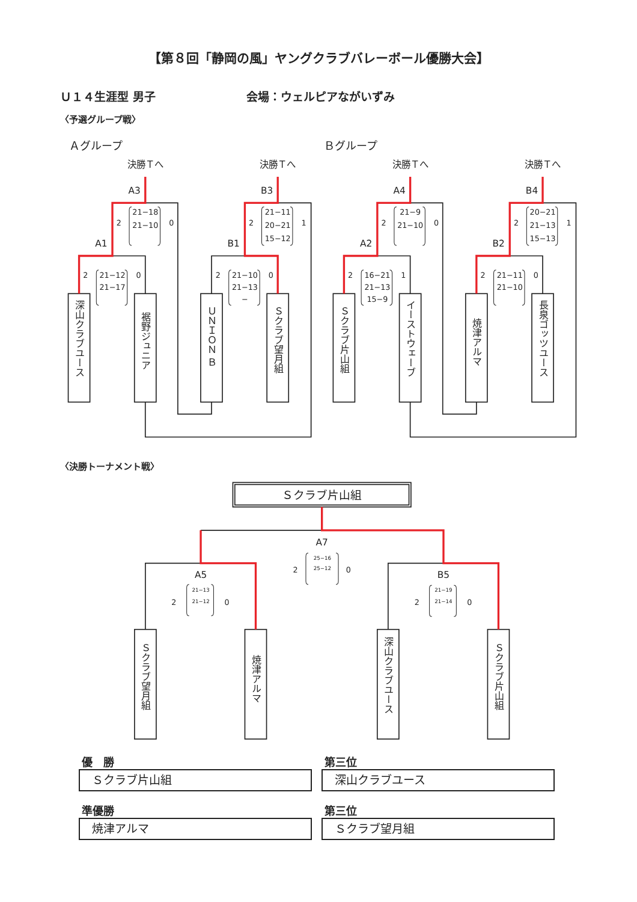【第８回「静岡の風」ヤングクラブバレーボール優勝大会】
Ｕ１４生涯型 男子 会場：ウェルピアながいずみ
〈予選グループ戦〉
Ａグループ Ｂグループ
決勝Ｔへ
決勝Ｔへ
決勝Ｔへ
決勝Ｔへ
A3
B3
A4
B4
A1
B1
A2
B2
2
21−18
21−10
0
2
21−12
21−17
0
2
21−11
20−21
15−12
1
2
21−10
21−13
−
0
2
21−9
21−10
0
2
16−21
21−13
15−9
1
2
20−21
21−13
15−13
1
2
21−11
21−10
0
深山クラブユース
裾野ジュニア
ＵＮＩＯＮ Ｂ
Ｓクラブ望月組
Ｓクラブ片山組
イーストウェーブ
焼津アルマ
長泉ゴッツユース
〈決勝トーナメント戦〉
Ｓクラブ片山組
A7
A5
B5
2
0
2
0
2
0
25−16
25−12
21−13
21−12
21−19
21−14
Ｓクラブ望月組
焼津アルマ
深山クラブユース
Ｓクラブ片山組
優　勝
Ｓクラブ片山組
第三位
深山クラブユース
準優勝
焼津アルマ
第三位
Ｓクラブ望月組